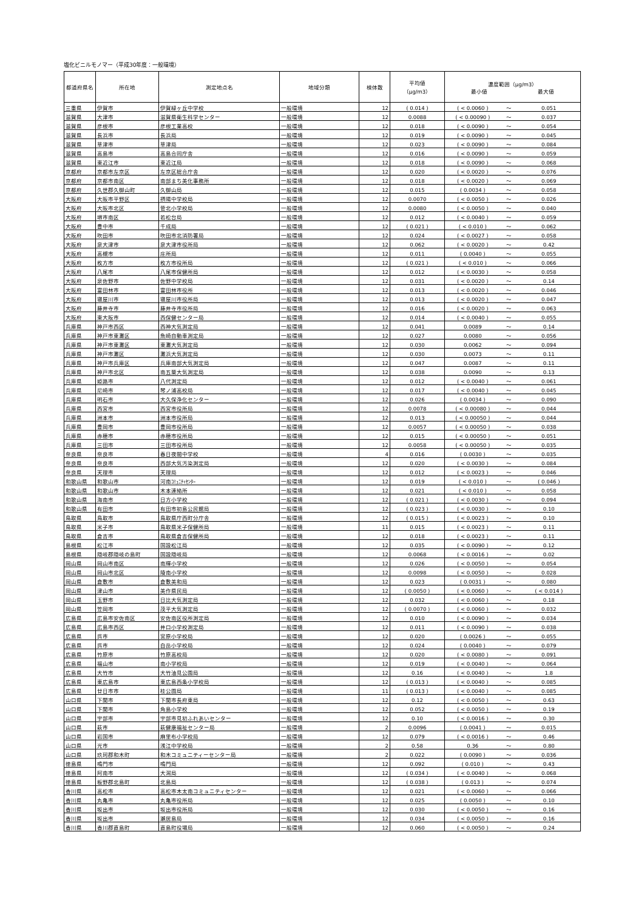塩化ビニルモノマー（平成30年度：一般環境）
| 都道府県名 | 所在地 | 測定地点名 | 地域分類 | 検体数 | 平均値 （μg/m3） | 濃度範囲（μg/m3） 最小値 最大値 | | |
| --- | --- | --- | --- | --- | --- | --- | --- | --- |
| 三重県 | 伊賀市 | 伊賀緑ヶ丘中学校 | 一般環境 | 12 | ( 0.014 ) | ( < 0.0060 ) | ～ | 0.051 |
| 滋賀県 | 大津市 | 滋賀県衛生科学センター | 一般環境 | 12 | 0.0088 | ( < 0.00090 ) | ～ | 0.037 |
| 滋賀県 | 彦根市 | 彦根工業高校 | 一般環境 | 12 | 0.018 | ( < 0.0090 ) | ～ | 0.054 |
| 滋賀県 | 長浜市 | 長浜局 | 一般環境 | 12 | 0.019 | ( < 0.0090 ) | ～ | 0.045 |
| 滋賀県 | 草津市 | 草津局 | 一般環境 | 12 | 0.023 | ( < 0.0090 ) | ～ | 0.084 |
| 滋賀県 | 高島市 | 高島合同庁舎 | 一般環境 | 12 | 0.016 | ( < 0.0090 ) | ～ | 0.059 |
| 滋賀県 | 東近江市 | 東近江局 | 一般環境 | 12 | 0.018 | ( < 0.0090 ) | ～ | 0.068 |
| 京都府 | 京都市左京区 | 左京区総合庁舎 | 一般環境 | 12 | 0.020 | ( < 0.0020 ) | ～ | 0.076 |
| 京都府 | 京都市南区 | 南部まち美化事務所 | 一般環境 | 12 | 0.018 | ( < 0.0020 ) | ～ | 0.069 |
| 京都府 | 久世郡久御山町 | 久御山局 | 一般環境 | 12 | 0.015 | ( 0.0034 ) | ～ | 0.058 |
| 大阪府 | 大阪市平野区 | 摂陽中学校局 | 一般環境 | 12 | 0.0070 | ( < 0.0050 ) | ～ | 0.026 |
| 大阪府 | 大阪市北区 | 菅北小学校局 | 一般環境 | 12 | 0.0080 | ( < 0.0050 ) | ～ | 0.040 |
| 大阪府 | 堺市南区 | 若松台局 | 一般環境 | 12 | 0.012 | ( < 0.0040 ) | ～ | 0.059 |
| 大阪府 | 豊中市 | 千成局 | 一般環境 | 12 | ( 0.021 ) | ( < 0.010 ) | ～ | 0.062 |
| 大阪府 | 吹田市 | 吹田市北消防署局 | 一般環境 | 12 | 0.024 | ( < 0.0027 ) | ～ | 0.058 |
| 大阪府 | 泉大津市 | 泉大津市役所局 | 一般環境 | 12 | 0.062 | ( < 0.0020 ) | ～ | 0.42 |
| 大阪府 | 高槻市 | 庄所局 | 一般環境 | 12 | 0.011 | ( 0.0040 ) | ～ | 0.055 |
| 大阪府 | 枚方市 | 枚方市役所局 | 一般環境 | 12 | ( 0.021 ) | ( < 0.010 ) | ～ | 0.066 |
| 大阪府 | 八尾市 | 八尾市保健所局 | 一般環境 | 12 | 0.012 | ( < 0.0030 ) | ～ | 0.058 |
| 大阪府 | 泉佐野市 | 佐野中学校局 | 一般環境 | 12 | 0.031 | ( < 0.0020 ) | ～ | 0.14 |
| 大阪府 | 富田林市 | 富田林市役所 | 一般環境 | 12 | 0.013 | ( < 0.0020 ) | ～ | 0.046 |
| 大阪府 | 寝屋川市 | 寝屋川市役所局 | 一般環境 | 12 | 0.013 | ( < 0.0020 ) | ～ | 0.047 |
| 大阪府 | 藤井寺市 | 藤井寺市役所局 | 一般環境 | 12 | 0.016 | ( < 0.0020 ) | ～ | 0.063 |
| 大阪府 | 東大阪市 | 西保健センター局 | 一般環境 | 12 | 0.014 | ( < 0.0040 ) | ～ | 0.055 |
| 兵庫県 | 神戸市西区 | 西神大気測定局 | 一般環境 | 12 | 0.041 | 0.0089 | ～ | 0.14 |
| 兵庫県 | 神戸市東灘区 | 魚崎自動車測定局 | 一般環境 | 12 | 0.027 | 0.0080 | ～ | 0.056 |
| 兵庫県 | 神戸市東灘区 | 東灘大気測定局 | 一般環境 | 12 | 0.030 | 0.0062 | ～ | 0.094 |
| 兵庫県 | 神戸市灘区 | 灘浜大気測定局 | 一般環境 | 12 | 0.030 | 0.0073 | ～ | 0.11 |
| 兵庫県 | 神戸市兵庫区 | 兵庫南部大気測定局 | 一般環境 | 12 | 0.047 | 0.0087 | ～ | 0.11 |
| 兵庫県 | 神戸市北区 | 南五葉大気測定局 | 一般環境 | 12 | 0.038 | 0.0090 | ～ | 0.13 |
| 兵庫県 | 姫路市 | 八代測定局 | 一般環境 | 12 | 0.012 | ( < 0.0040 ) | ～ | 0.061 |
| 兵庫県 | 尼崎市 | 琴ノ浦高校局 | 一般環境 | 12 | 0.017 | ( < 0.0040 ) | ～ | 0.045 |
| 兵庫県 | 明石市 | 大久保浄化センター | 一般環境 | 12 | 0.026 | ( 0.0034 ) | ～ | 0.090 |
| 兵庫県 | 西宮市 | 西宮市役所局 | 一般環境 | 12 | 0.0078 | ( < 0.00080 ) | ～ | 0.044 |
| 兵庫県 | 洲本市 | 洲本市役所局 | 一般環境 | 12 | 0.013 | ( < 0.00050 ) | ～ | 0.044 |
| 兵庫県 | 豊岡市 | 豊岡市役所局 | 一般環境 | 12 | 0.0057 | ( < 0.00050 ) | ～ | 0.038 |
| 兵庫県 | 赤穂市 | 赤穂市役所局 | 一般環境 | 12 | 0.015 | ( < 0.00050 ) | ～ | 0.051 |
| 兵庫県 | 三田市 | 三田市役所局 | 一般環境 | 12 | 0.0058 | ( < 0.00050 ) | ～ | 0.035 |
| 奈良県 | 奈良市 | 春日夜間中学校 | 一般環境 | 4 | 0.016 | ( 0.0030 ) | ～ | 0.035 |
| 奈良県 | 奈良市 | 西部大気汚染測定局 | 一般環境 | 12 | 0.020 | ( < 0.0030 ) | ～ | 0.084 |
| 奈良県 | 天理市 | 天理局 | 一般環境 | 12 | 0.012 | ( < 0.0023 ) | ～ | 0.046 |
| 和歌山県 | 和歌山市 | 河南ｺﾐｭﾆﾃｨｾﾝﾀｰ | 一般環境 | 12 | 0.019 | ( < 0.010 ) | ～ | ( 0.046 ) |
| 和歌山県 | 和歌山市 | 木本連絡所 | 一般環境 | 12 | 0.021 | ( < 0.010 ) | ～ | 0.058 |
| 和歌山県 | 海南市 | 日方小学校 | 一般環境 | 12 | ( 0.021 ) | ( < 0.0030 ) | ～ | 0.094 |
| 和歌山県 | 有田市 | 有田市初島公民館局 | 一般環境 | 12 | ( 0.023 ) | ( < 0.0030 ) | ～ | 0.10 |
| 鳥取県 | 鳥取市 | 鳥取県庁西町分庁舎 | 一般環境 | 12 | ( 0.015 ) | ( < 0.0023 ) | ～ | 0.10 |
| 鳥取県 | 米子市 | 鳥取県米子保健所局 | 一般環境 | 11 | 0.015 | ( < 0.0023 ) | ～ | 0.11 |
| 鳥取県 | 倉吉市 | 鳥取県倉吉保健所局 | 一般環境 | 12 | 0.018 | ( < 0.0023 ) | ～ | 0.11 |
| 島根県 | 松江市 | 国設松江局 | 一般環境 | 12 | 0.035 | ( < 0.0090 ) | ～ | 0.12 |
| 島根県 | 隠岐郡隠岐の島町 | 国設隠岐局 | 一般環境 | 12 | 0.0068 | ( < 0.0016 ) | ～ | 0.02 |
| 岡山県 | 岡山市南区 | 南輝小学校 | 一般環境 | 12 | 0.026 | ( < 0.0050 ) | ～ | 0.054 |
| 岡山県 | 岡山市北区 | 陵南小学校 | 一般環境 | 12 | 0.0098 | ( < 0.0050 ) | ～ | 0.028 |
| 岡山県 | 倉敷市 | 倉敷美和局 | 一般環境 | 12 | 0.023 | ( 0.0031 ) | ～ | 0.080 |
| 岡山県 | 津山市 | 美作県民局 | 一般環境 | 12 | ( 0.0050 ) | ( < 0.0060 ) | ～ | ( < 0.014 ) |
| 岡山県 | 玉野市 | 日比大気測定局 | 一般環境 | 12 | 0.032 | ( < 0.0060 ) | ～ | 0.18 |
| 岡山県 | 笠岡市 | 茂平大気測定局 | 一般環境 | 12 | ( 0.0070 ) | ( < 0.0060 ) | ～ | 0.032 |
| 広島県 | 広島市安佐南区 | 安佐南区役所測定局 | 一般環境 | 12 | 0.010 | ( < 0.0090 ) | ～ | 0.034 |
| 広島県 | 広島市西区 | 井口小学校測定局 | 一般環境 | 12 | 0.011 | ( < 0.0090 ) | ～ | 0.038 |
| 広島県 | 呉市 | 宮原小学校局 | 一般環境 | 12 | 0.020 | ( 0.0026 ) | ～ | 0.055 |
| 広島県 | 呉市 | 白岳小学校局 | 一般環境 | 12 | 0.024 | ( 0.0040 ) | ～ | 0.079 |
| 広島県 | 竹原市 | 竹原高校局 | 一般環境 | 12 | 0.020 | ( < 0.0080 ) | ～ | 0.091 |
| 広島県 | 福山市 | 南小学校局 | 一般環境 | 12 | 0.019 | ( < 0.0040 ) | ～ | 0.064 |
| 広島県 | 大竹市 | 大竹油見公園局 | 一般環境 | 12 | 0.16 | ( < 0.0040 ) | ～ | 1.8 |
| 広島県 | 東広島市 | 東広島西条小学校局 | 一般環境 | 12 | ( 0.013 ) | ( < 0.0040 ) | ～ | 0.085 |
| 広島県 | 廿日市市 | 桂公園局 | 一般環境 | 11 | ( 0.013 ) | ( < 0.0040 ) | ～ | 0.085 |
| 山口県 | 下関市 | 下関市長府東局 | 一般環境 | 12 | 0.12 | ( < 0.0050 ) | ～ | 0.63 |
| 山口県 | 下関市 | 角島小学校 | 一般環境 | 12 | 0.052 | ( < 0.0050 ) | ～ | 0.19 |
| 山口県 | 宇部市 | 宇部市見初ふれあいセンター | 一般環境 | 12 | 0.10 | ( < 0.0016 ) | ～ | 0.30 |
| 山口県 | 萩市 | 萩健康福祉センター局 | 一般環境 | 2 | 0.0096 | ( 0.0041 ) | ～ | 0.015 |
| 山口県 | 岩国市 | 麻里布小学校局 | 一般環境 | 12 | 0.079 | ( < 0.0016 ) | ～ | 0.46 |
| 山口県 | 光市 | 浅江中学校局 | 一般環境 | 2 | 0.58 | 0.36 | ～ | 0.80 |
| 山口県 | 玖珂郡和木町 | 和木コミュニティーセンター局 | 一般環境 | 2 | 0.022 | ( 0.0090 ) | ～ | 0.036 |
| 徳島県 | 鳴門市 | 鳴門局 | 一般環境 | 12 | 0.092 | ( 0.010 ) | ～ | 0.43 |
| 徳島県 | 阿南市 | 大潟局 | 一般環境 | 12 | ( 0.034 ) | ( < 0.0040 ) | ～ | 0.068 |
| 徳島県 | 板野郡北島町 | 北島局 | 一般環境 | 12 | ( 0.038 ) | ( 0.013 ) | ～ | 0.074 |
| 香川県 | 高松市 | 高松市木太南コミュニティセンター | 一般環境 | 12 | 0.021 | ( < 0.0060 ) | ～ | 0.066 |
| 香川県 | 丸亀市 | 丸亀市役所局 | 一般環境 | 12 | 0.025 | ( 0.0050 ) | ～ | 0.10 |
| 香川県 | 坂出市 | 坂出市役所局 | 一般環境 | 12 | 0.030 | ( < 0.0050 ) | ～ | 0.16 |
| 香川県 | 坂出市 | 瀬居島局 | 一般環境 | 12 | 0.034 | ( < 0.0050 ) | ～ | 0.16 |
| 香川県 | 香川郡直島町 | 直島町役場局 | 一般環境 | 12 | 0.060 | ( < 0.0050 ) | ～ | 0.24 |